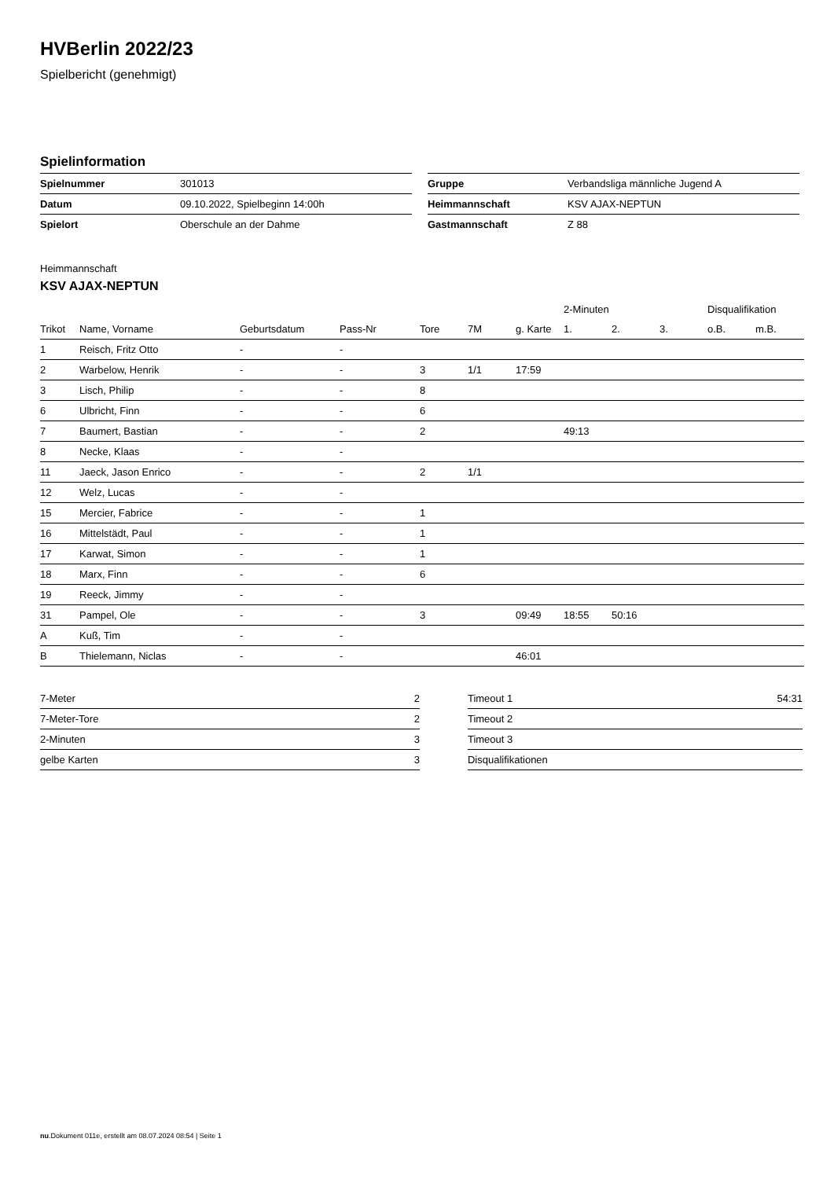HVBerlin 2022/23
Spielbericht (genehmigt)
Spielinformation
| Spielnummer | 301013 |
| Datum | 09.10.2022, Spielbeginn 14:00h |
| Spielort | Oberschule an der Dahme |
| Gruppe | Verbandsliga männliche Jugend A |
| Heimmannschaft | KSV AJAX-NEPTUN |
| Gastmannschaft | Z 88 |
Heimmannschaft
KSV AJAX-NEPTUN
| | | | | | | | 2-Minuten | | | Disqualifikation | |
| --- | --- | --- | --- | --- | --- | --- | --- | --- | --- | --- | --- |
| Trikot | Name, Vorname | Geburtsdatum | Pass-Nr | Tore | 7M | g. Karte | 1. | 2. | 3. | o.B. | m.B. |
| 1 | Reisch, Fritz Otto | - | - | | | | | | | | |
| 2 | Warbelow, Henrik | - | - | 3 | 1/1 | 17:59 | | | | | |
| 3 | Lisch, Philip | - | - | 8 | | | | | | | |
| 6 | Ulbricht, Finn | - | - | 6 | | | | | | | |
| 7 | Baumert, Bastian | - | - | 2 | | | 49:13 | | | | |
| 8 | Necke, Klaas | - | - | | | | | | | | |
| 11 | Jaeck, Jason Enrico | - | - | 2 | 1/1 | | | | | | |
| 12 | Welz, Lucas | - | - | | | | | | | | |
| 15 | Mercier, Fabrice | - | - | 1 | | | | | | | |
| 16 | Mittelstädt, Paul | - | - | 1 | | | | | | | |
| 17 | Karwat, Simon | - | - | 1 | | | | | | | |
| 18 | Marx, Finn | - | - | 6 | | | | | | | |
| 19 | Reeck, Jimmy | - | - | | | | | | | | |
| 31 | Pampel, Ole | - | - | 3 | | 09:49 | 18:55 | 50:16 | | | |
| A | Kuß, Tim | - | - | | | | | | | | |
| B | Thielemann, Niclas | - | - | | | 46:01 | | | | | |
| 7-Meter | 2 |
| 7-Meter-Tore | 2 |
| 2-Minuten | 3 |
| gelbe Karten | 3 |
| Timeout 1 | 54:31 |
| Timeout 2 | |
| Timeout 3 | |
| Disqualifikationen | |
nu.Dokument 011e, erstellt am 08.07.2024 08:54 | Seite 1